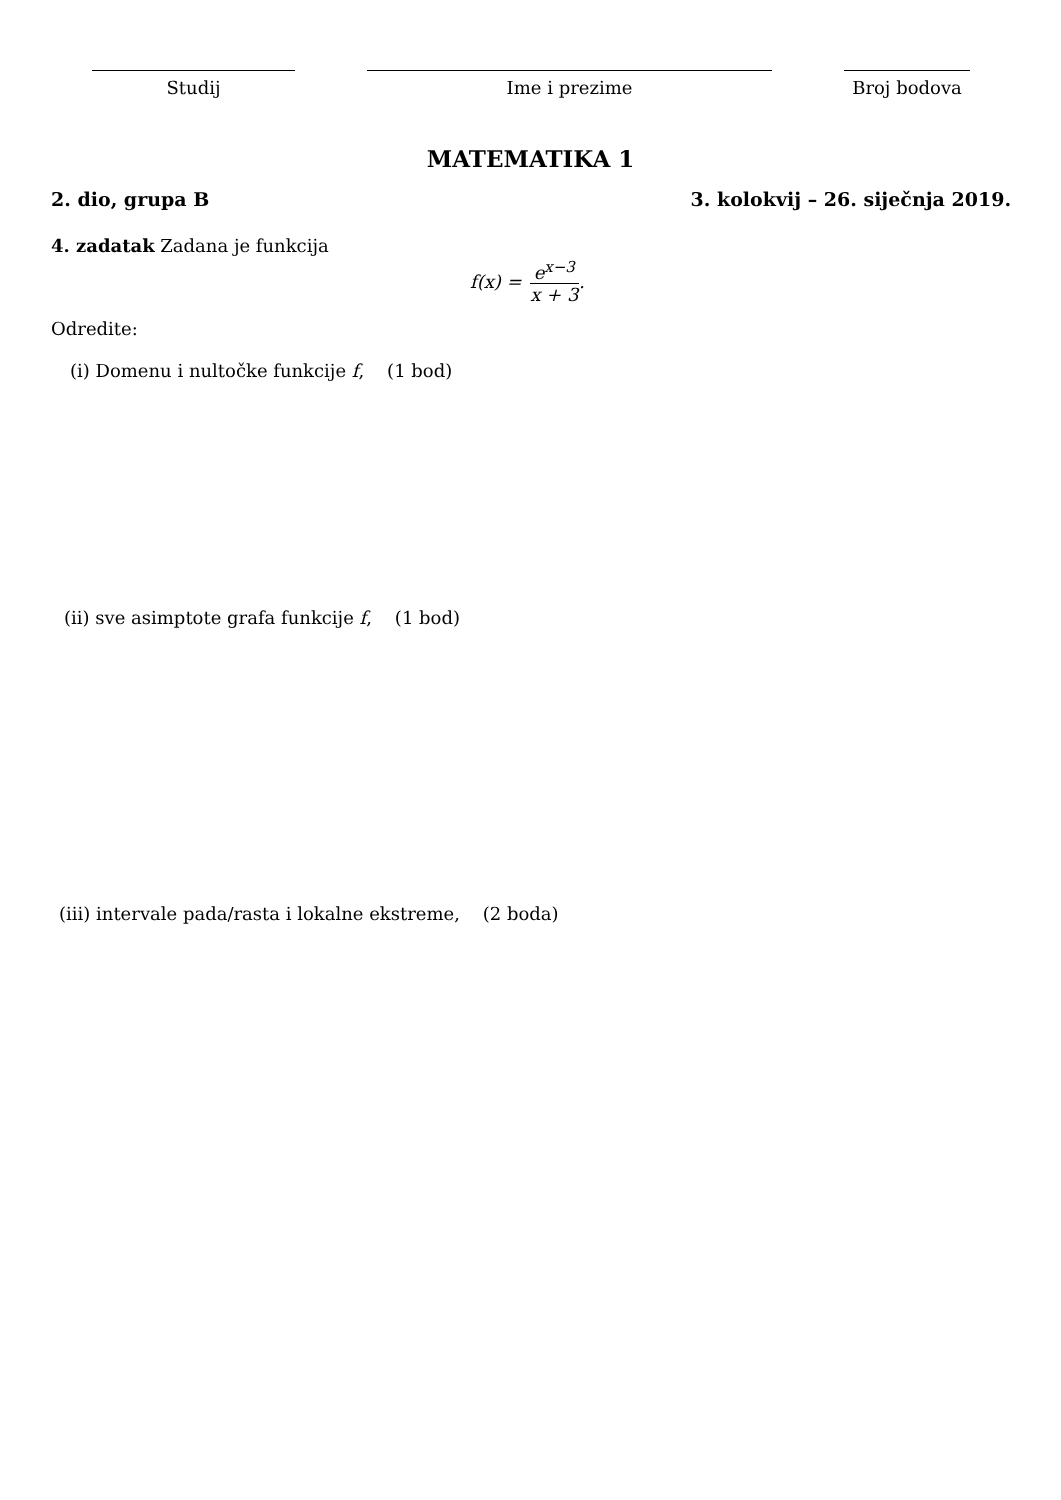Studij Ime i prezime Broj bodova
MATEMATIKA 1
2. dio, grupa B 3. kolokvij – 26. siječnja 2019.
4. zadatak Zadana je funkcija
f(x) = e<sup>x−3</sup> x + 3.
Odredite:
(i) Domenu i nultočke funkcije f, (1 bod)
(ii) sve asimptote grafa funkcije f, (1 bod)
(iii) intervale pada/rasta i lokalne ekstreme, (2 boda)